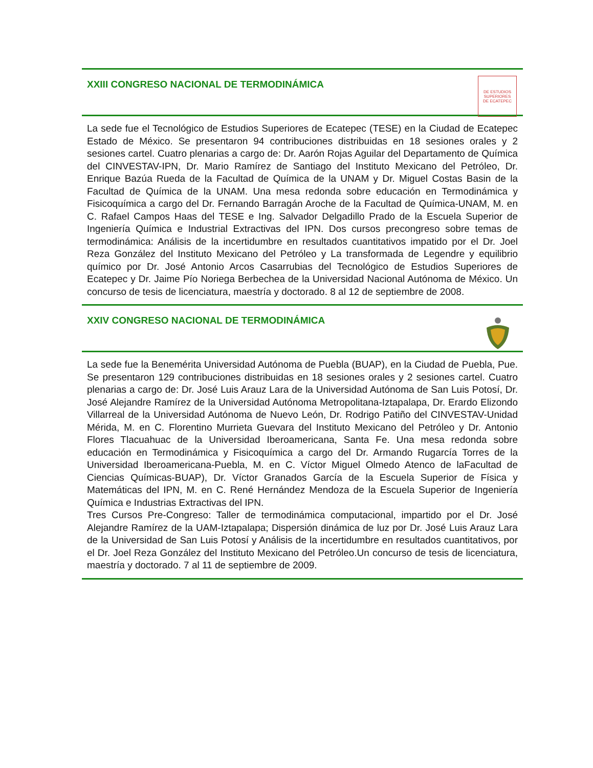XXIII CONGRESO NACIONAL DE TERMODINÁMICA
DE ESTUDIOS
SUPERIORES
DE ECATEPEC
La sede fue el Tecnológico de Estudios Superiores de Ecatepec (TESE) en la Ciudad de Ecatepec Estado de México. Se presentaron 94 contribuciones distribuidas en 18 sesiones orales y 2 sesiones cartel. Cuatro plenarias a cargo de: Dr. Aarón Rojas Aguilar del Departamento de Química del CINVESTAV-IPN, Dr. Mario Ramírez de Santiago del Instituto Mexicano del Petróleo, Dr. Enrique Bazúa Rueda de la Facultad de Química de la UNAM y Dr. Miguel Costas Basin de la Facultad de Química de la UNAM. Una mesa redonda sobre educación en Termodinámica y Fisicoquímica a cargo del Dr. Fernando Barragán Aroche de la Facultad de Química-UNAM, M. en C. Rafael Campos Haas del TESE e Ing. Salvador Delgadillo Prado de la Escuela Superior de Ingeniería Química e Industrial Extractivas del IPN. Dos cursos precongreso sobre temas de termodinámica: Análisis de la incertidumbre en resultados cuantitativos impatido por el Dr. Joel Reza González del Instituto Mexicano del Petróleo y La transformada de Legendre y equilibrio químico por Dr. José Antonio Arcos Casarrubias del Tecnológico de Estudios Superiores de Ecatepec y Dr. Jaime Pío Noriega Berbechea de la Universidad Nacional Autónoma de México. Un concurso de tesis de licenciatura, maestría y doctorado. 8 al 12 de septiembre de 2008.
XXIV CONGRESO NACIONAL DE TERMODINÁMICA
La sede fue la Benemérita Universidad Autónoma de Puebla (BUAP), en la Ciudad de Puebla, Pue. Se presentaron 129 contribuciones distribuidas en 18 sesiones orales y 2 sesiones cartel. Cuatro plenarias a cargo de: Dr. José Luis Arauz Lara de la Universidad Autónoma de San Luis Potosí, Dr. José Alejandre Ramírez de la Universidad Autónoma Metropolitana-Iztapalapa, Dr. Erardo Elizondo Villarreal de la Universidad Autónoma de Nuevo León, Dr. Rodrigo Patiño del CINVESTAV-Unidad Mérida, M. en C. Florentino Murrieta Guevara del Instituto Mexicano del Petróleo y Dr. Antonio Flores Tlacuahuac de la Universidad Iberoamericana, Santa Fe. Una mesa redonda sobre educación en Termodinámica y Fisicoquímica a cargo del Dr. Armando Rugarcía Torres de la Universidad Iberoamericana-Puebla, M. en C. Víctor Miguel Olmedo Atenco de laFacultad de Ciencias Químicas-BUAP), Dr. Víctor Granados García de la Escuela Superior de Física y Matemáticas del IPN, M. en C. René Hernández Mendoza de la Escuela Superior de Ingeniería Química e Industrias Extractivas del IPN.
Tres Cursos Pre-Congreso: Taller de termodinámica computacional, impartido por el Dr. José Alejandre Ramírez de la UAM-Iztapalapa; Dispersión dinámica de luz por Dr. José Luis Arauz Lara de la Universidad de San Luis Potosí y Análisis de la incertidumbre en resultados cuantitativos, por el Dr. Joel Reza González del Instituto Mexicano del Petróleo.Un concurso de tesis de licenciatura, maestría y doctorado. 7 al 11 de septiembre de 2009.